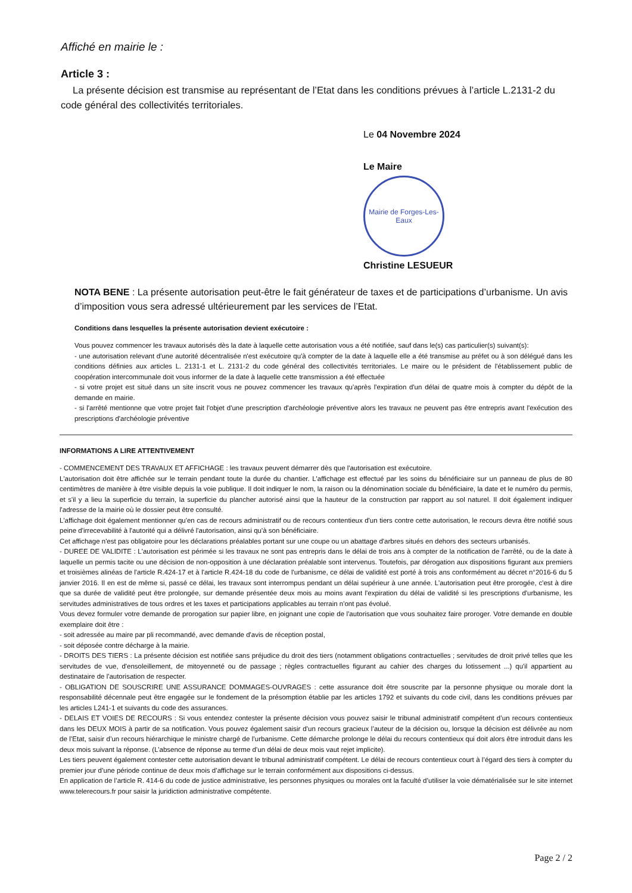Affiché en mairie le :
Article 3 :
La présente décision est transmise au représentant de l’Etat dans les conditions prévues à l’article L.2131-2 du code général des collectivités territoriales.
Le 04 Novembre 2024
Le Maire
Mairie de Forges-Les-Eaux
Christine LESUEUR
NOTA BENE : La présente autorisation peut-être le fait générateur de taxes et de participations d’urbanisme. Un avis d’imposition vous sera adressé ultérieurement par les services de l’Etat.
Conditions dans lesquelles la présente autorisation devient exécutoire :
Vous pouvez commencer les travaux autorisés dès la date à laquelle cette autorisation vous a été notifiée, sauf dans le(s) cas particulier(s) suivant(s):
- une autorisation relevant d'une autorité décentralisée n'est exécutoire qu'à compter de la date à laquelle elle a été transmise au préfet ou à son délégué dans les conditions définies aux articles L. 2131-1 et L. 2131-2 du code général des collectivités territoriales. Le maire ou le président de l'établissement public de coopération intercommunale doit vous informer de la date à laquelle cette transmission a été effectuée
- si votre projet est situé dans un site inscrit vous ne pouvez commencer les travaux qu'après l'expiration d'un délai de quatre mois à compter du dépôt de la demande en mairie.
- si l'arrêté mentionne que votre projet fait l'objet d'une prescription d'archéologie préventive alors les travaux ne peuvent pas être entrepris avant l'exécution des prescriptions d'archéologie préventive
INFORMATIONS A LIRE ATTENTIVEMENT
- COMMENCEMENT DES TRAVAUX ET AFFICHAGE : les travaux peuvent démarrer dès que l'autorisation est exécutoire.
L'autorisation doit être affichée sur le terrain pendant toute la durée du chantier. L'affichage est effectué par les soins du bénéficiaire sur un panneau de plus de 80 centimètres de manière à être visible depuis la voie publique. Il doit indiquer le nom, la raison ou la dénomination sociale du bénéficiaire, la date et le numéro du permis, et s'il y a lieu la superficie du terrain, la superficie du plancher autorisé ainsi que la hauteur de la construction par rapport au sol naturel. Il doit également indiquer l'adresse de la mairie où le dossier peut être consulté.
L'affichage doit également mentionner qu'en cas de recours administratif ou de recours contentieux d'un tiers contre cette autorisation, le recours devra être notifié sous peine d'irrecevabilité à l'autorité qui a délivré l'autorisation, ainsi qu'à son bénéficiaire.
Cet affichage n'est pas obligatoire pour les déclarations préalables portant sur une coupe ou un abattage d'arbres situés en dehors des secteurs urbanisés.
- DUREE DE VALIDITE : L'autorisation est périmée si les travaux ne sont pas entrepris dans le délai de trois ans à compter de la notification de l'arrêté, ou de la date à laquelle un permis tacite ou une décision de non-opposition à une déclaration préalable sont intervenus. Toutefois, par dérogation aux dispositions figurant aux premiers et troisièmes alinéas de l'article R.424-17 et à l'article R.424-18 du code de l'urbanisme, ce délai de validité est porté à trois ans conformément au décret n°2016-6 du 5 janvier 2016. Il en est de même si, passé ce délai, les travaux sont interrompus pendant un délai supérieur à une année. L’autorisation peut être prorogée, c'est à dire que sa durée de validité peut être prolongée, sur demande présentée deux mois au moins avant l'expiration du délai de validité si les prescriptions d'urbanisme, les servitudes administratives de tous ordres et les taxes et participations applicables au terrain n'ont pas évolué.
Vous devez formuler votre demande de prorogation sur papier libre, en joignant une copie de l'autorisation que vous souhaitez faire proroger. Votre demande en double exemplaire doit être :
- soit adressée au maire par pli recommandé, avec demande d'avis de réception postal,
- soit déposée contre décharge à la mairie.
- DROITS DES TIERS : La présente décision est notifiée sans préjudice du droit des tiers (notamment obligations contractuelles ; servitudes de droit privé telles que les servitudes de vue, d'ensoleillement, de mitoyenneté ou de passage ; règles contractuelles figurant au cahier des charges du lotissement ...) qu'il appartient au destinataire de l'autorisation de respecter.
- OBLIGATION DE SOUSCRIRE UNE ASSURANCE DOMMAGES-OUVRAGES : cette assurance doit être souscrite par la personne physique ou morale dont la responsabilité décennale peut être engagée sur le fondement de la présomption établie par les articles 1792 et suivants du code civil, dans les conditions prévues par les articles L241-1 et suivants du code des assurances.
- DELAIS ET VOIES DE RECOURS : Si vous entendez contester la présente décision vous pouvez saisir le tribunal administratif compétent d’un recours contentieux dans les DEUX MOIS à partir de sa notification. Vous pouvez également saisir d’un recours gracieux l’auteur de la décision ou, lorsque la décision est délivrée au nom de l’Etat, saisir d’un recours hiérarchique le ministre chargé de l’urbanisme. Cette démarche prolonge le délai du recours contentieux qui doit alors être introduit dans les deux mois suivant la réponse. (L’absence de réponse au terme d’un délai de deux mois vaut rejet implicite).
Les tiers peuvent également contester cette autorisation devant le tribunal administratif compétent. Le délai de recours contentieux court à l’égard des tiers à compter du premier jour d’une période continue de deux mois d’affichage sur le terrain conformément aux dispositions ci-dessus.
En application de l’article R. 414-6 du code de justice administrative, les personnes physiques ou morales ont la faculté d’utiliser la voie dématérialisée sur le site internet www.telerecours.fr pour saisir la juridiction administrative compétente.
Page 2 / 2